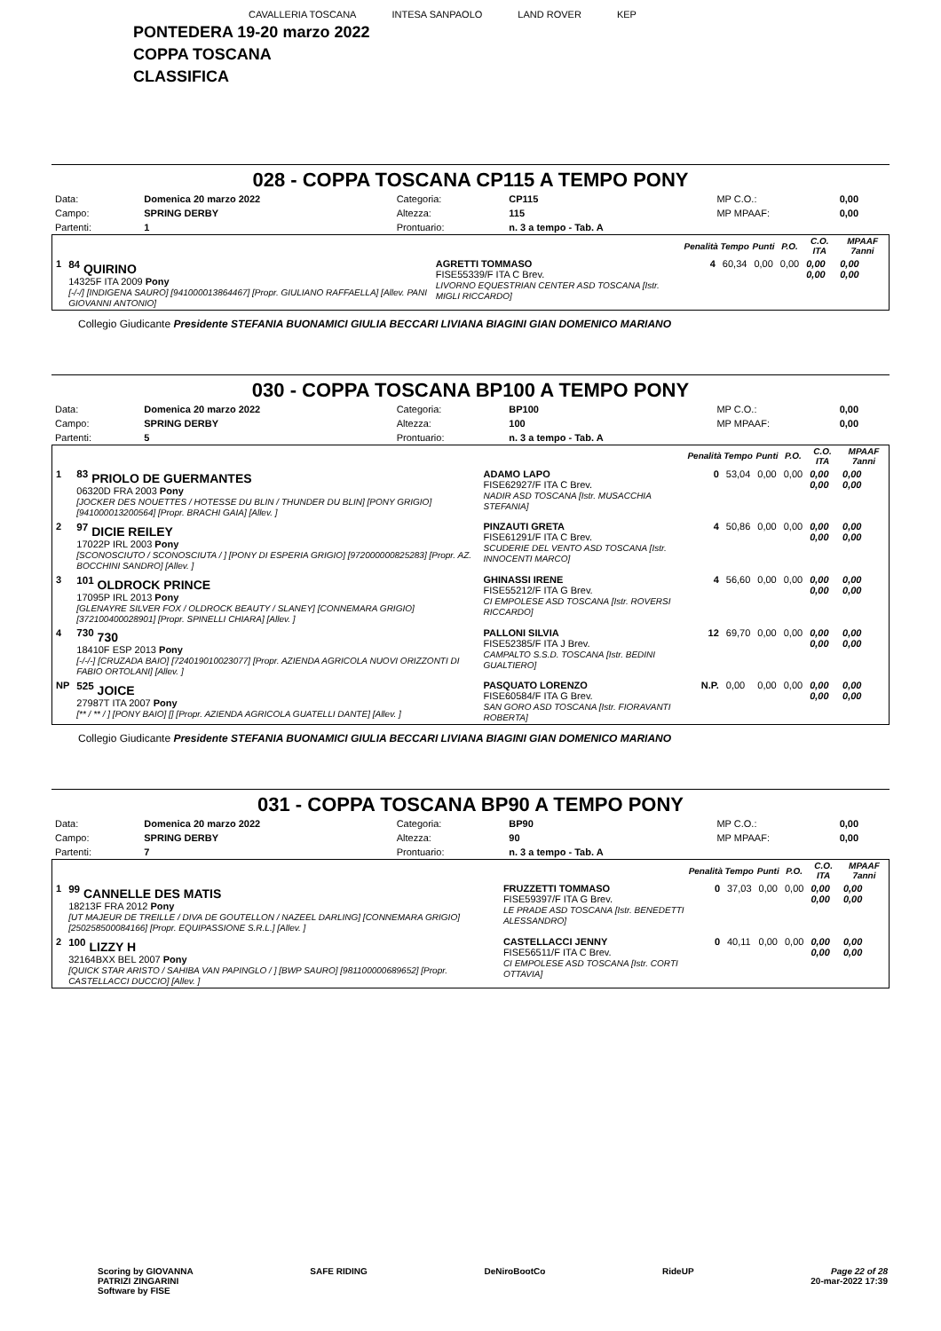CAVALLERIA TOSCANA INTESA SANPAOLO LAND ROVER KEP
PONTEDERA 19-20 marzo 2022
COPPA TOSCANA
CLASSIFICA
028 - COPPA TOSCANA CP115 A TEMPO PONY
| Data: | Domenica 20 marzo 2022 | Categoria: | CP115 | MP C.O.: | 0,00 |
| Campo: | SPRING DERBY | Altezza: | 115 | MP MPAAF: | 0,00 |
| Partenti: | 1 | Prontuario: | n. 3 a tempo - Tab. A | | |
| | | | Penalità | Tempo | Punti | P.O. | C.O. ITA | MPAAF 7anni |
| --- | --- | --- | --- | --- | --- | --- | --- | --- |
| 1 | <sup>84</sup> QUIRINO 14325F ITA 2009 Pony [-/-/] [INDIGENA SAURO] [941000013864467] [Propr. GIULIANO RAFFAELLA] [Allev. PANI GIOVANNI ANTONIO] | AGRETTI TOMMASO FISE55339/F ITA C Brev. LIVORNO EQUESTRIAN CENTER ASD TOSCANA [Istr. MIGLI RICCARDO] | 4 | 60,34 | 0,00 | 0,00 | 0,00 0,00 | 0,00 0,00 |
Collegio Giudicante Presidente STEFANIA BUONAMICI GIULIA BECCARI LIVIANA BIAGINI GIAN DOMENICO MARIANO
030 - COPPA TOSCANA BP100 A TEMPO PONY
| Data: | Domenica 20 marzo 2022 | Categoria: | BP100 | MP C.O.: | 0,00 |
| Campo: | SPRING DERBY | Altezza: | 100 | MP MPAAF: | 0,00 |
| Partenti: | 5 | Prontuario: | n. 3 a tempo - Tab. A | | |
| | | | Penalità | Tempo | Punti | P.O. | C.O. ITA | MPAAF 7anni |
| --- | --- | --- | --- | --- | --- | --- | --- | --- |
| 1 | <sup>83</sup> PRIOLO DE GUERMANTES 06320D FRA 2003 Pony [JOCKER DES NOUETTES / HOTESSE DU BLIN / THUNDER DU BLIN] [PONY GRIGIO] [941000013200564] [Propr. BRACHI GAIA] [Allev. ] | ADAMO LAPO FISE62927/F ITA C Brev. NADIR ASD TOSCANA [Istr. MUSACCHIA STEFANIA] | 0 | 53,04 | 0,00 | 0,00 | 0,00 0,00 | 0,00 0,00 |
| 2 | <sup>97</sup> DICIE REILEY 17022P IRL 2003 Pony [SCONOSCIUTO / SCONOSCIUTA / ] [PONY DI ESPERIA GRIGIO] [972000000825283] [Propr. AZ. BOCCHINI SANDRO] [Allev. ] | PINZAUTI GRETA FISE61291/F ITA C Brev. SCUDERIE DEL VENTO ASD TOSCANA [Istr. INNOCENTI MARCO] | 4 | 50,86 | 0,00 | 0,00 | 0,00 0,00 | 0,00 0,00 |
| 3 | <sup>101</sup> OLDROCK PRINCE 17095P IRL 2013 Pony [GLENAYRE SILVER FOX / OLDROCK BEAUTY / SLANEY] [CONNEMARA GRIGIO] [372100400028901] [Propr. SPINELLI CHIARA] [Allev. ] | GHINASSI IRENE FISE55212/F ITA G Brev. CI EMPOLESE ASD TOSCANA [Istr. ROVERSI RICCARDO] | 4 | 56,60 | 0,00 | 0,00 | 0,00 0,00 | 0,00 0,00 |
| 4 | <sup>730</sup> 730 18410F ESP 2013 Pony [-/-/-] [CRUZADA BAIO] [724019010023077] [Propr. AZIENDA AGRICOLA NUOVI ORIZZONTI DI FABIO ORTOLANI] [Allev. ] | PALLONI SILVIA FISE52385/F ITA J Brev. CAMPALTO S.S.D. TOSCANA [Istr. BEDINI GUALTIERO] | 12 | 69,70 | 0,00 | 0,00 | 0,00 0,00 | 0,00 0,00 |
| NP | <sup>525</sup> JOICE 27987T ITA 2007 Pony [** / ** / ] [PONY BAIO] [] [Propr. AZIENDA AGRICOLA GUATELLI DANTE] [Allev. ] | PASQUATO LORENZO FISE60584/F ITA G Brev. SAN GORO ASD TOSCANA [Istr. FIORAVANTI ROBERTA] | N.P. | 0,00 | 0,00 | 0,00 | 0,00 0,00 | 0,00 0,00 |
Collegio Giudicante Presidente STEFANIA BUONAMICI GIULIA BECCARI LIVIANA BIAGINI GIAN DOMENICO MARIANO
031 - COPPA TOSCANA BP90 A TEMPO PONY
| Data: | Domenica 20 marzo 2022 | Categoria: | BP90 | MP C.O.: | 0,00 |
| Campo: | SPRING DERBY | Altezza: | 90 | MP MPAAF: | 0,00 |
| Partenti: | 7 | Prontuario: | n. 3 a tempo - Tab. A | | |
| | | | Penalità | Tempo | Punti | P.O. | C.O. ITA | MPAAF 7anni |
| --- | --- | --- | --- | --- | --- | --- | --- | --- |
| 1 | <sup>99</sup> CANNELLE DES MATIS 18213F FRA 2012 Pony [UT MAJEUR DE TREILLE / DIVA DE GOUTELLON / NAZEEL DARLING] [CONNEMARA GRIGIO] [250258500084166] [Propr. EQUIPASSIONE S.R.L.] [Allev. ] | FRUZZETTI TOMMASO FISE59397/F ITA G Brev. LE PRADE ASD TOSCANA [Istr. BENEDETTI ALESSANDRO] | 0 | 37,03 | 0,00 | 0,00 | 0,00 0,00 | 0,00 0,00 |
| 2 | <sup>100</sup> LIZZY H 32164BXX BEL 2007 Pony [QUICK STAR ARISTO / SAHIBA VAN PAPINGLO / ] [BWP SAURO] [981100000689652] [Propr. CASTELLACCI DUCCIO] [Allev. ] | CASTELLACCI JENNY FISE56511/F ITA C Brev. CI EMPOLESE ASD TOSCANA [Istr. CORTI OTTAVIA] | 0 | 40,11 | 0,00 | 0,00 | 0,00 0,00 | 0,00 0,00 |
Scoring by GIOVANNA
PATRIZI ZINGARINI
Software by FISE SAFE RIDING DeNiroBootCo RideUP Page 22 of 28
20-mar-2022 17:39